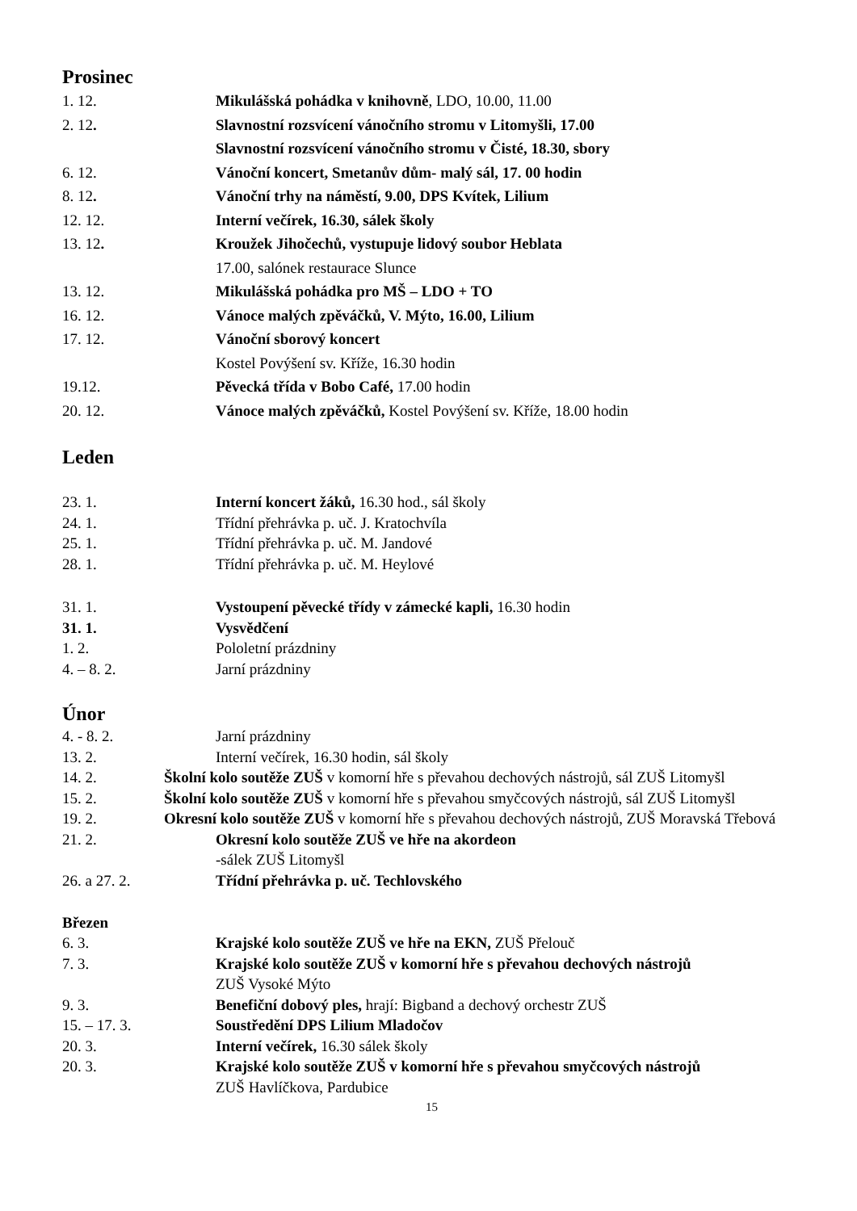Prosinec
1. 12. Mikulášská pohádka v knihovně, LDO, 10.00, 11.00
2. 12. Slavnostní rozsvícení vánočního stromu v Litomyšli, 17.00
Slavnostní rozsvícení vánočního stromu v Čisté, 18.30, sbory
6. 12. Vánoční koncert, Smetanův dům- malý sál, 17. 00 hodin
8. 12. Vánoční trhy na náměstí, 9.00, DPS Kvítek, Lilium
12. 12. Interní večírek, 16.30, sálek školy
13. 12. Kroužek Jihočechů, vystupuje lidový soubor Heblata
17.00, salónek restaurace Slunce
13. 12. Mikulášská pohádka pro MŠ – LDO + TO
16. 12. Vánoce malých zpěváčků, V. Mýto, 16.00, Lilium
17. 12. Vánoční sborový koncert
Kostel Povýšení sv. Kříže, 16.30 hodin
19.12. Pěvecká třída v Bobo Café, 17.00 hodin
20. 12. Vánoce malých zpěváčků, Kostel Povýšení sv. Kříže, 18.00 hodin
Leden
23. 1. Interní koncert žáků, 16.30 hod., sál školy
24. 1. Třídní přehrávka p. uč. J. Kratochvíla
25. 1. Třídní přehrávka p. uč. M. Jandové
28. 1. Třídní přehrávka p. uč. M. Heylové
31. 1. Vystoupení pěvecké třídy v zámecké kapli, 16.30 hodin
31. 1. Vysvědčení
1. 2. Pololetní prázdniny
4. – 8. 2. Jarní prázdniny
Únor
4. - 8. 2. Jarní prázdniny
13. 2. Interní večírek, 16.30 hodin, sál školy
14. 2. Školní kolo soutěže ZUŠ v komorní hře s převahou dechových nástrojů, sál ZUŠ Litomyšl
15. 2. Školní kolo soutěže ZUŠ v komorní hře s převahou smyčcových nástrojů, sál ZUŠ Litomyšl
19. 2. Okresní kolo soutěže ZUŠ v komorní hře s převahou dechových nástrojů, ZUŠ Moravská Třebová
21. 2. Okresní kolo soutěže ZUŠ ve hře na akordeon
-sálek ZUŠ Litomyšl
26. a 27. 2. Třídní přehrávka p. uč. Techlovského
Březen
6. 3. Krajské kolo soutěže ZUŠ ve hře na EKN, ZUŠ Přelouč
7. 3. Krajské kolo soutěže ZUŠ v komorní hře s převahou dechových nástrojů
ZUŠ Vysoké Mýto
9. 3. Benefiční dobový ples, hrají: Bigband a dechový orchestr ZUŠ
15. – 17. 3. Soustředění DPS Lilium Mladočov
20. 3. Interní večírek, 16.30 sálek školy
20. 3. Krajské kolo soutěže ZUŠ v komorní hře s převahou smyčcových nástrojů
ZUŠ Havlíčkova, Pardubice
15